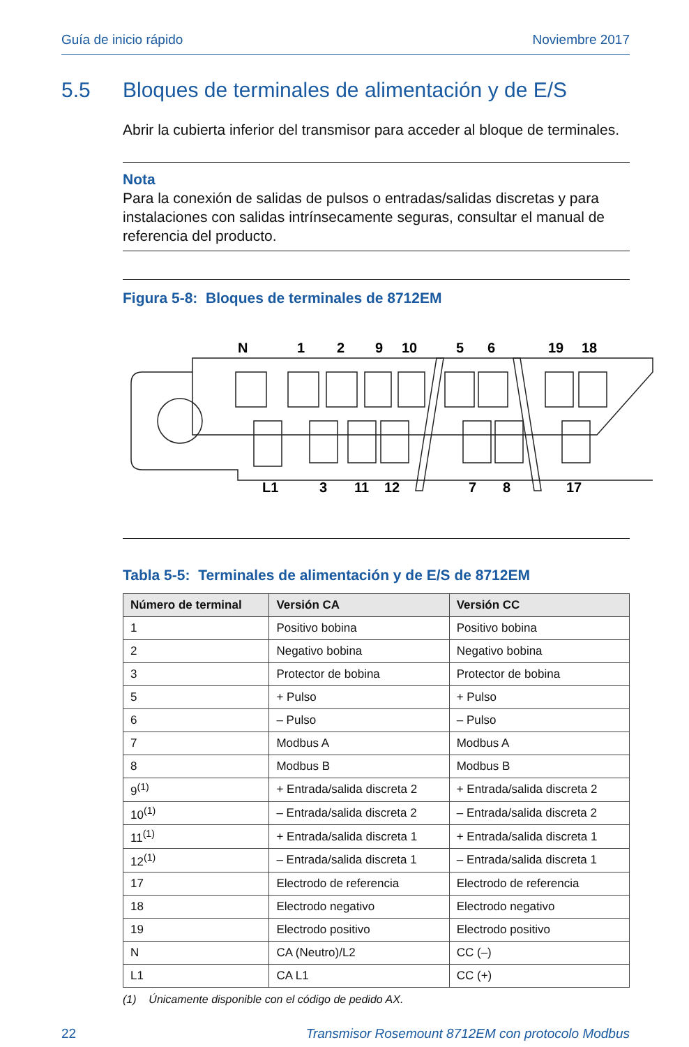Guía de inicio rápido Noviembre 2017
5.5 Bloques de terminales de alimentación y de E/S
Abrir la cubierta inferior del transmisor para acceder al bloque de terminales.
Nota
Para la conexión de salidas de pulsos o entradas/salidas discretas y para instalaciones con salidas intrínsecamente seguras, consultar el manual de referencia del producto.
Figura 5-8: Bloques de terminales de 8712EM
N
1
2
9
10
5
6
19
18
L1
3
11
12
7
8
17
Tabla 5-5: Terminales de alimentación y de E/S de 8712EM
| Número de terminal | Versión CA | Versión CC |
| --- | --- | --- |
| 1 | Positivo bobina | Positivo bobina |
| 2 | Negativo bobina | Negativo bobina |
| 3 | Protector de bobina | Protector de bobina |
| 5 | + Pulso | + Pulso |
| 6 | – Pulso | – Pulso |
| 7 | Modbus A | Modbus A |
| 8 | Modbus B | Modbus B |
| 9<sup>(1)</sup> | + Entrada/salida discreta 2 | + Entrada/salida discreta 2 |
| 10<sup>(1)</sup> | – Entrada/salida discreta 2 | – Entrada/salida discreta 2 |
| 11<sup>(1)</sup> | + Entrada/salida discreta 1 | + Entrada/salida discreta 1 |
| 12<sup>(1)</sup> | – Entrada/salida discreta 1 | – Entrada/salida discreta 1 |
| 17 | Electrodo de referencia | Electrodo de referencia |
| 18 | Electrodo negativo | Electrodo negativo |
| 19 | Electrodo positivo | Electrodo positivo |
| N | CA (Neutro)/L2 | CC (–) |
| L1 | CA L1 | CC (+) |
(1) Únicamente disponible con el código de pedido AX.
22 Transmisor Rosemount 8712EM con protocolo Modbus